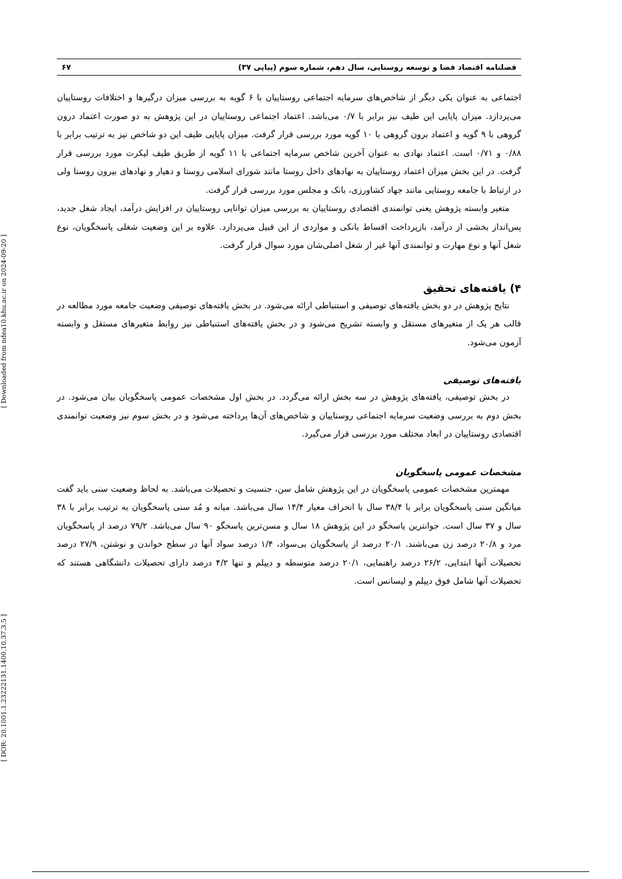[ Downloaded from ndea10.khu.ac.ir on 2024-09-20 ]
[ DOR: 20.1001.1.23222131.1400.10.37.3.5 ]
فصلنامه اقتصاد فضا و توسعه روستایی، سال دهم، شماره سوم (پیاپی ۳۷) ۶۷
اجتماعی به عنوان یکی دیگر از شاخص‌های سرمایه اجتماعی روستاییان با ۶ گویه به بررسی میزان درگیرها و اختلافات روستاییان می‌پردازد. میزان پایایی این طیف نیز برابر با ۰/۷ می‌باشد. اعتماد اجتماعی روستاییان در این پژوهش به دو صورت اعتماد درون گروهی با ۹ گویه و اعتماد برون گروهی با ۱۰ گویه مورد بررسی قرار گرفت. میزان پایایی طیف این دو شاخص نیز به ترتیب برابر با ۰/۸۸ و ۰/۷۱ است. اعتماد نهادی به عنوان آخرین شاخص سرمایه اجتماعی با ۱۱ گویه از طریق طیف لیکرت مورد بررسی قرار گرفت. در این بخش میزان اعتماد روستاییان به نهادهای داخل روستا مانند شورای اسلامی روستا و دهیار و نهادهای بیرون روستا ولی در ارتباط با جامعه روستایی مانند جهاد کشاورزی، بانک و مجلس مورد بررسی قرار گرفت.
متغیر وابسته پژوهش یعنی توانمندی اقتصادی روستاییان به بررسی میزان توانایی روستاییان در افزایش درآمد، ایجاد شغل جدید، پس‌انداز بخشی از درآمد، بازپرداخت اقساط بانکی و مواردی از این قبیل می‌پردازد. علاوه بر این وضعیت شغلی پاسخگویان، نوع شغل آنها و نوع مهارت و توانمندی آنها غیر از شغل اصلی‌شان مورد سوال قرار گرفت.
۴) یافته‌های تحقیق
نتایج پژوهش در دو بخش یافته‌های توصیفی و استنباطی ارائه می‌شود. در بخش یافته‌های توصیفی وضعیت جامعه مورد مطالعه در قالب هر یک از متغیرهای مستقل و وابسته تشریح می‌شود و در بخش یافته‌های استنباطی نیز روابط متغیرهای مستقل و وابسته آزمون می‌شود.
یافته‌های توصیفی
در بخش توصیفی، یافته‌های پژوهش در سه بخش ارائه می‌گردد. در بخش اول مشخصات عمومی پاسخگویان بیان می‌شود. در بخش دوم به بررسی وضعیت سرمایه اجتماعی روستاییان و شاخص‌های آن‌ها پرداخته می‌شود و در بخش سوم نیز وضعیت توانمندی اقتصادی روستاییان در ابعاد مختلف مورد بررسی قرار می‌گیرد.
مشخصات عمومی پاسخگویان
مهمترین مشخصات عمومی پاسخگویان در این پژوهش شامل سن، جنسیت و تحصیلات می‌باشد. به لحاظ وضعیت سنی باید گفت میانگین سنی پاسخگویان برابر با ۳۸/۴ سال با انحراف معیار ۱۴/۴ سال می‌باشد. میانه و مُد سنی پاسخگویان به ترتیب برابر با ۳۸ سال و ۳۷ سال است. جوانترین پاسخگو در این پژوهش ۱۸ سال و مسن‌ترین پاسخگو ۹۰ سال می‌باشد. ۷۹/۲ درصد از پاسخگویان مرد و ۲۰/۸ درصد زن می‌باشند. ۲۰/۱ درصد از پاسخگویان بی‌سواد، ۱/۴ درصد سواد آنها در سطح خواندن و نوشتن، ۲۷/۹ درصد تحصیلات آنها ابتدایی، ۲۶/۲ درصد راهنمایی، ۲۰/۱ درصد متوسطه و دیپلم و تنها ۴/۲ درصد دارای تحصیلات دانشگاهی هستند که تحصیلات آنها شامل فوق دیپلم و لیسانس است.